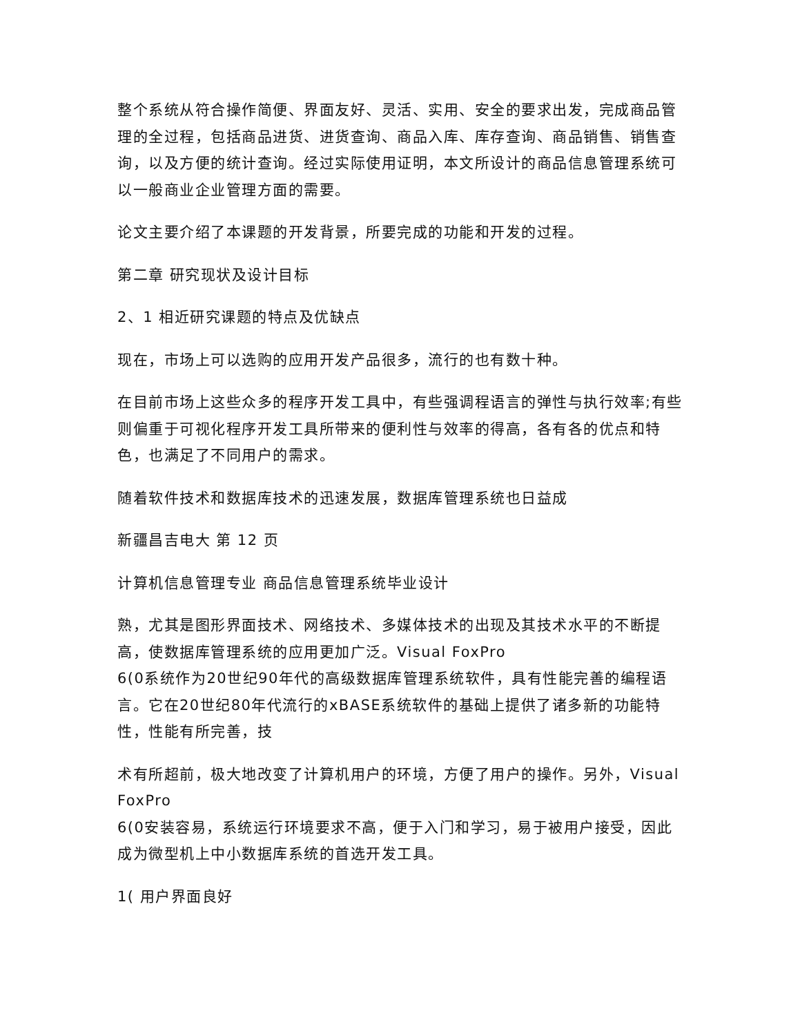整个系统从符合操作简便、界面友好、灵活、实用、安全的要求出发，完成商品管理的全过程，包括商品进货、进货查询、商品入库、库存查询、商品销售、销售查询，以及方便的统计查询。经过实际使用证明，本文所设计的商品信息管理系统可以一般商业企业管理方面的需要。
论文主要介绍了本课题的开发背景，所要完成的功能和开发的过程。
第二章 研究现状及设计目标
2、1 相近研究课题的特点及优缺点
现在，市场上可以选购的应用开发产品很多，流行的也有数十种。
在目前市场上这些众多的程序开发工具中，有些强调程语言的弹性与执行效率;有些则偏重于可视化程序开发工具所带来的便利性与效率的得高，各有各的优点和特色，也满足了不同用户的需求。
随着软件技术和数据库技术的迅速发展，数据库管理系统也日益成
新疆昌吉电大 第 12 页
计算机信息管理专业 商品信息管理系统毕业设计
熟，尤其是图形界面技术、网络技术、多媒体技术的出现及其技术水平的不断提高，使数据库管理系统的应用更加广泛。Visual FoxPro
6(0系统作为20世纪90年代的高级数据库管理系统软件，具有性能完善的编程语言。它在20世纪80年代流行的xBASE系统软件的基础上提供了诸多新的功能特性，性能有所完善，技
术有所超前，极大地改变了计算机用户的环境，方便了用户的操作。另外，Visual FoxPro
6(0安装容易，系统运行环境要求不高，便于入门和学习，易于被用户接受，因此成为微型机上中小数据库系统的首选开发工具。
1( 用户界面良好